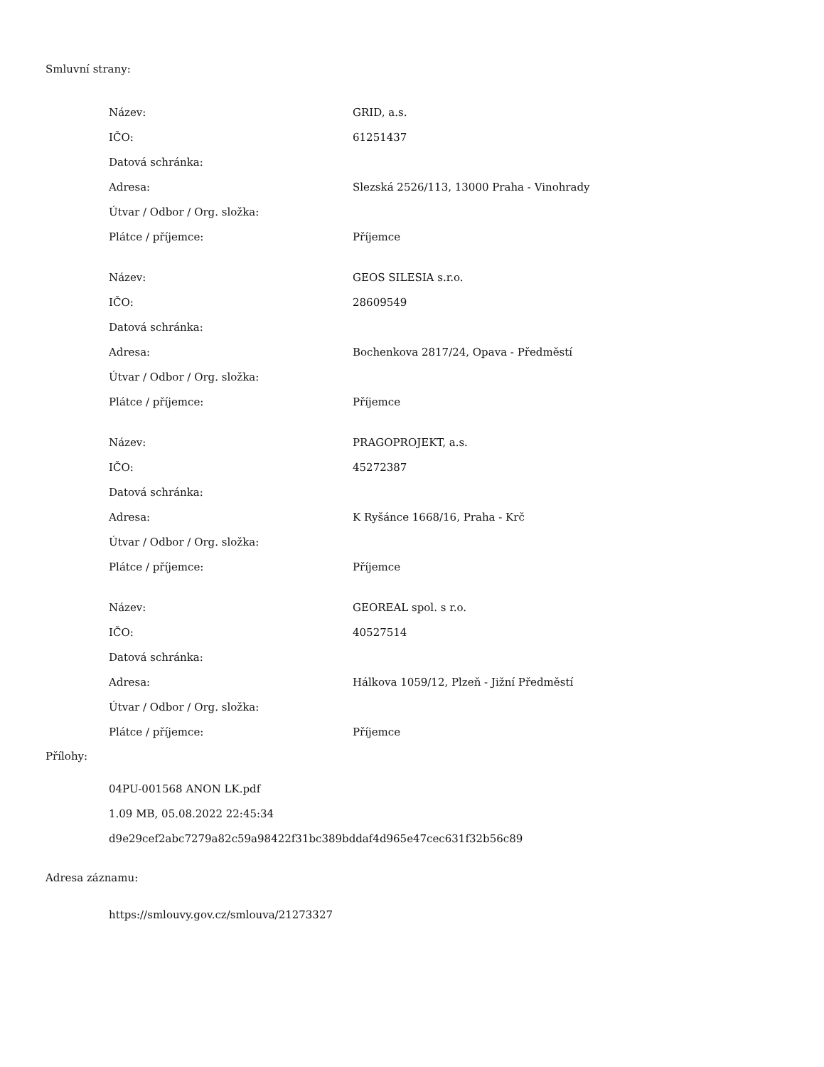Smluvní strany:
| Název: | GRID, a.s. |
| IČO: | 61251437 |
| Datová schránka: | |
| Adresa: | Slezská 2526/113, 13000 Praha - Vinohrady |
| Útvar / Odbor / Org. složka: | |
| Plátce / příjemce: | Příjemce |
| Název: | GEOS SILESIA s.r.o. |
| IČO: | 28609549 |
| Datová schránka: | |
| Adresa: | Bochenkova 2817/24, Opava - Předměstí |
| Útvar / Odbor / Org. složka: | |
| Plátce / příjemce: | Příjemce |
| Název: | PRAGOPROJEKT, a.s. |
| IČO: | 45272387 |
| Datová schránka: | |
| Adresa: | K Ryšánce 1668/16, Praha - Krč |
| Útvar / Odbor / Org. složka: | |
| Plátce / příjemce: | Příjemce |
| Název: | GEOREAL spol. s r.o. |
| IČO: | 40527514 |
| Datová schránka: | |
| Adresa: | Hálkova 1059/12, Plzeň - Jižní Předměstí |
| Útvar / Odbor / Org. složka: | |
| Plátce / příjemce: | Příjemce |
Přílohy:
04PU-001568 ANON LK.pdf
1.09 MB, 05.08.2022 22:45:34
d9e29cef2abc7279a82c59a98422f31bc389bddaf4d965e47cec631f32b56c89
Adresa záznamu:
https://smlouvy.gov.cz/smlouva/21273327